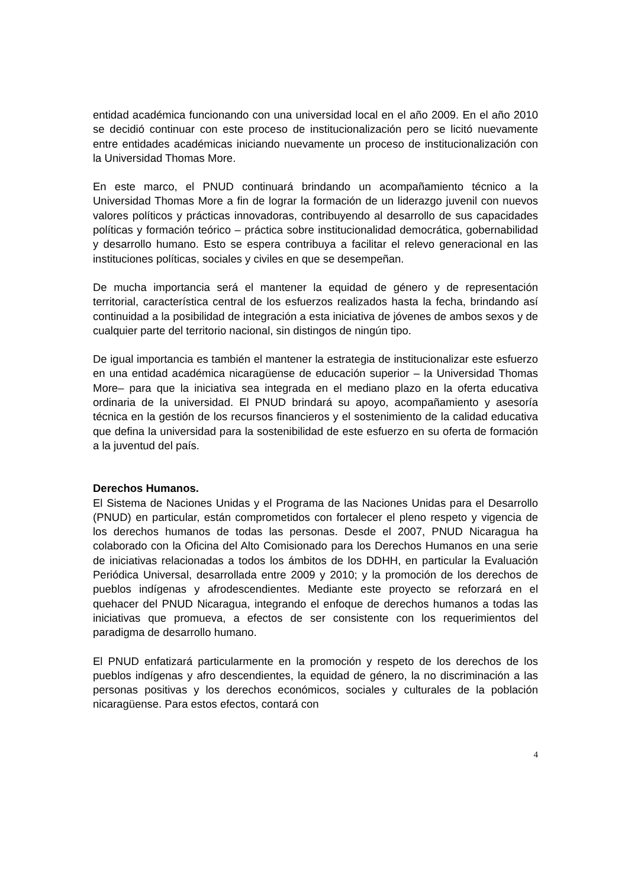entidad académica funcionando con una universidad local en el año 2009. En el año 2010 se decidió continuar con este proceso de institucionalización pero se licitó nuevamente entre entidades académicas iniciando nuevamente un proceso de institucionalización con la Universidad Thomas More.
En este marco, el PNUD continuará brindando un acompañamiento técnico a la Universidad Thomas More a fin de lograr la formación de un liderazgo juvenil con nuevos valores políticos y prácticas innovadoras, contribuyendo al desarrollo de sus capacidades políticas y formación teórico – práctica sobre institucionalidad democrática, gobernabilidad y desarrollo humano. Esto se espera contribuya a facilitar el relevo generacional en las instituciones políticas, sociales y civiles en que se desempeñan.
De mucha importancia será el mantener la equidad de género y de representación territorial, característica central de los esfuerzos realizados hasta la fecha, brindando así continuidad a la posibilidad de integración a esta iniciativa de jóvenes de ambos sexos y de cualquier parte del territorio nacional, sin distingos de ningún tipo.
De igual importancia es también el mantener la estrategia de institucionalizar este esfuerzo en una entidad académica nicaragüense de educación superior – la Universidad Thomas More– para que la iniciativa sea integrada en el mediano plazo en la oferta educativa ordinaria de la universidad. El PNUD brindará su apoyo, acompañamiento y asesoría técnica en la gestión de los recursos financieros y el sostenimiento de la calidad educativa que defina la universidad para la sostenibilidad de este esfuerzo en su oferta de formación a la juventud del país.
Derechos Humanos.
El Sistema de Naciones Unidas y el Programa de las Naciones Unidas para el Desarrollo (PNUD) en particular, están comprometidos con fortalecer el pleno respeto y vigencia de los derechos humanos de todas las personas. Desde el 2007, PNUD Nicaragua ha colaborado con la Oficina del Alto Comisionado para los Derechos Humanos en una serie de iniciativas relacionadas a todos los ámbitos de los DDHH, en particular la Evaluación Periódica Universal, desarrollada entre 2009 y 2010; y la promoción de los derechos de pueblos indígenas y afrodescendientes. Mediante este proyecto se reforzará en el quehacer del PNUD Nicaragua, integrando el enfoque de derechos humanos a todas las iniciativas que promueva, a efectos de ser consistente con los requerimientos del paradigma de desarrollo humano.
El PNUD enfatizará particularmente en la promoción y respeto de los derechos de los pueblos indígenas y afro descendientes, la equidad de género, la no discriminación a las personas positivas y los derechos económicos, sociales y culturales de la población nicaragüense. Para estos efectos, contará con
4